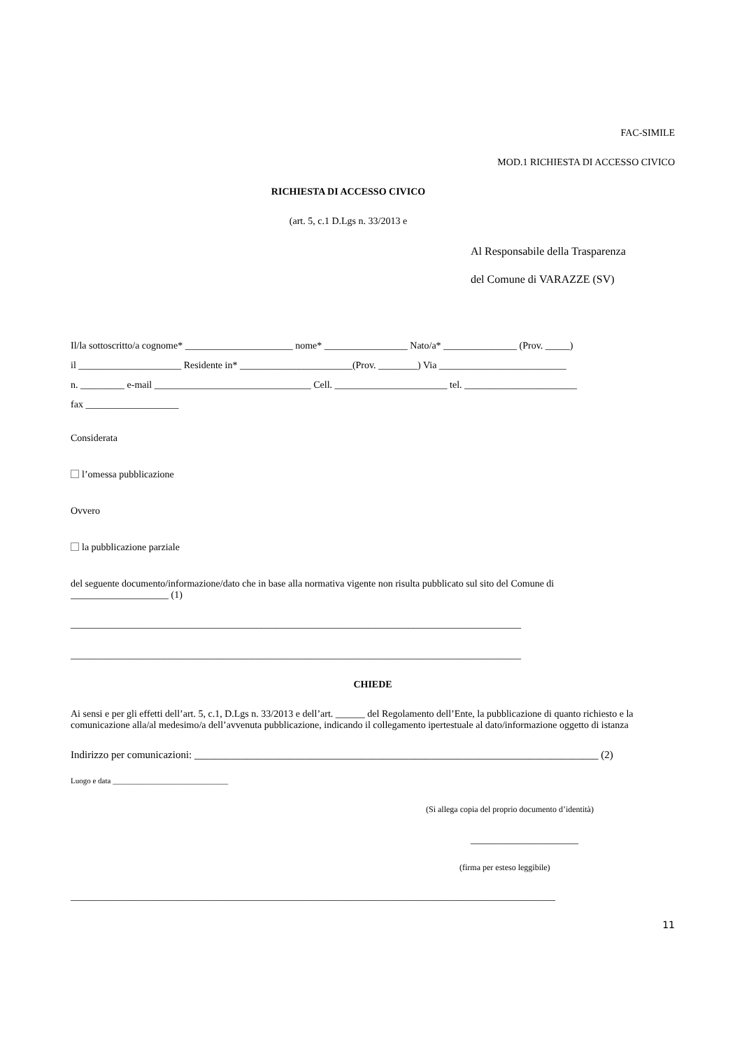FAC-SIMILE
MOD.1 RICHIESTA DI ACCESSO CIVICO
RICHIESTA DI ACCESSO CIVICO
(art. 5, c.1 D.Lgs n. 33/2013 e
Al Responsabile della Trasparenza
del Comune di VARAZZE (SV)
Il/la sottoscritto/a cognome* ______________________ nome* _________________ Nato/a* _______________ (Prov. _____)
il _____________________ Residente in* _______________________(Prov. ________) Via __________________________
n. _________ e-mail ________________________________ Cell. _______________________ tel. _______________________
fax ___________________
Considerata
l’omessa pubblicazione
Ovvero
la pubblicazione parziale
del seguente documento/informazione/dato che in base alla normativa vigente non risulta pubblicato sul sito del Comune di
____________________ (1)
____________________________________________________________________________________________
____________________________________________________________________________________________
CHIEDE
Ai sensi e per gli effetti dell’art. 5, c.1, D.Lgs n. 33/2013 e dell’art. ______ del Regolamento dell’Ente, la pubblicazione di quanto richiesto e la comunicazione alla/al medesimo/a dell’avvenuta pubblicazione, indicando il collegamento ipertestuale al dato/informazione oggetto di istanza
Indirizzo per comunicazioni: _____________________________________________________________________________ (2)
Luogo e data ______________________________
(Si allega copia del proprio documento d’identità)
______________________
(firma per esteso leggibile)
___________________________________________________________________________________________________
11